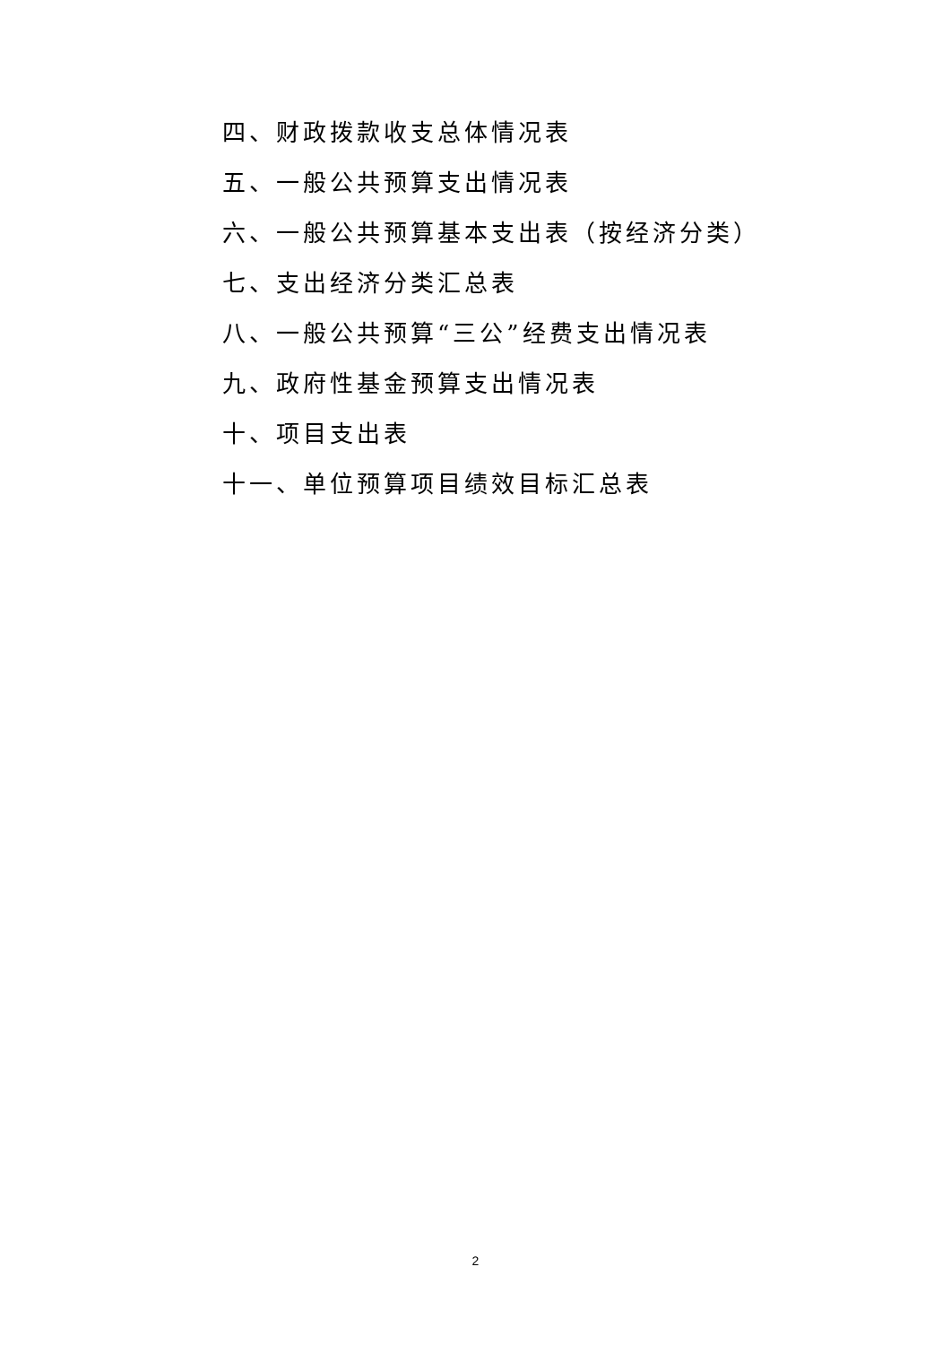四、财政拨款收支总体情况表
五、一般公共预算支出情况表
六、一般公共预算基本支出表（按经济分类）
七、支出经济分类汇总表
八、一般公共预算“三公”经费支出情况表
九、政府性基金预算支出情况表
十、项目支出表
十一、单位预算项目绩效目标汇总表
2